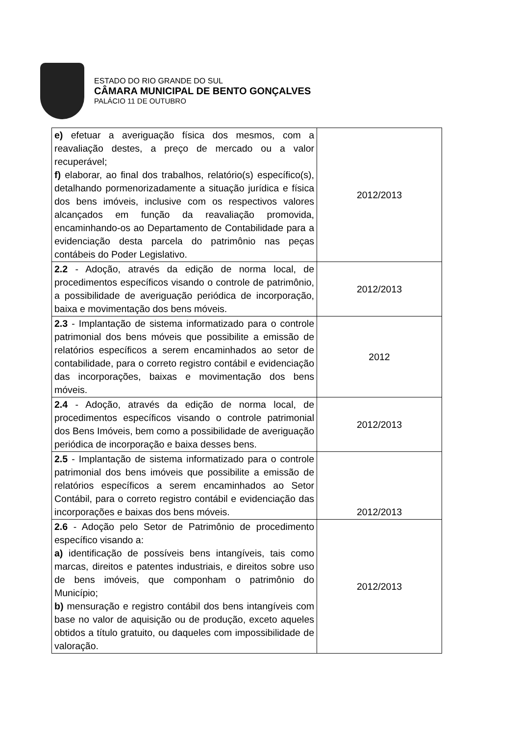ESTADO DO RIO GRANDE DO SUL
CÂMARA MUNICIPAL DE BENTO GONÇALVES
PALÁCIO 11 DE OUTUBRO
| e) efetuar a averiguação física dos mesmos, com a reavaliação destes, a preço de mercado ou a valor recuperável; f) elaborar, ao final dos trabalhos, relatório(s) específico(s), detalhando pormenorizadamente a situação jurídica e física dos bens imóveis, inclusive com os respectivos valores alcançados em função da reavaliação promovida, encaminhando-os ao Departamento de Contabilidade para a evidenciação desta parcela do patrimônio nas peças contábeis do Poder Legislativo. | 2012/2013 |
| 2.2 - Adoção, através da edição de norma local, de procedimentos específicos visando o controle de patrimônio, a possibilidade de averiguação periódica de incorporação, baixa e movimentação dos bens móveis. | 2012/2013 |
| 2.3 - Implantação de sistema informatizado para o controle patrimonial dos bens móveis que possibilite a emissão de relatórios específicos a serem encaminhados ao setor de contabilidade, para o correto registro contábil e evidenciação das incorporações, baixas e movimentação dos bens móveis. | 2012 |
| 2.4 - Adoção, através da edição de norma local, de procedimentos específicos visando o controle patrimonial dos Bens Imóveis, bem como a possibilidade de averiguação periódica de incorporação e baixa desses bens. | 2012/2013 |
| 2.5 - Implantação de sistema informatizado para o controle patrimonial dos bens imóveis que possibilite a emissão de relatórios específicos a serem encaminhados ao Setor Contábil, para o correto registro contábil e evidenciação das incorporações e baixas dos bens móveis. | 2012/2013 |
| 2.6 - Adoção pelo Setor de Patrimônio de procedimento específico visando a: a) identificação de possíveis bens intangíveis, tais como marcas, direitos e patentes industriais, e direitos sobre uso de bens imóveis, que componham o patrimônio do Município; b) mensuração e registro contábil dos bens intangíveis com base no valor de aquisição ou de produção, exceto aqueles obtidos a título gratuito, ou daqueles com impossibilidade de valoração. | 2012/2013 |